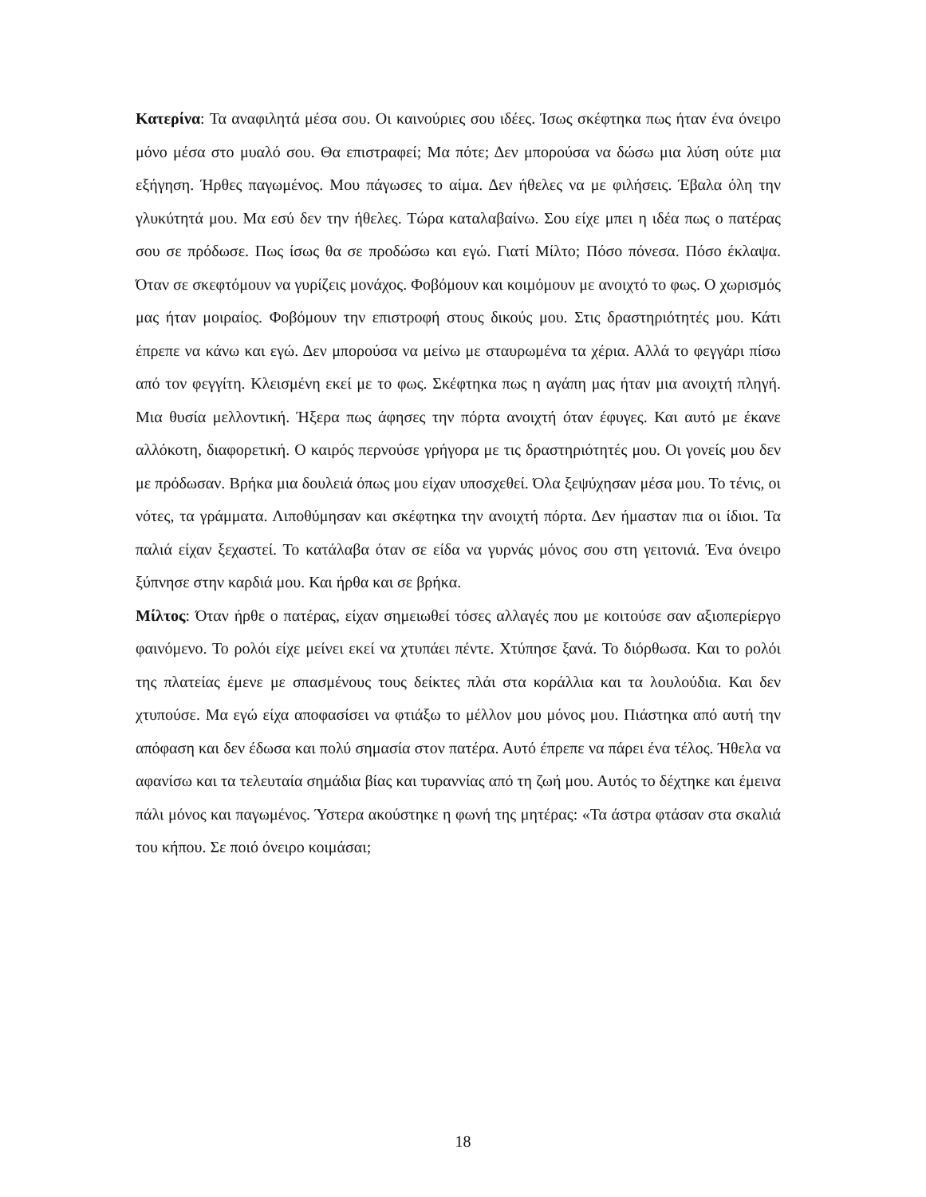Κατερίνα: Τα αναφιλητά μέσα σου. Οι καινούριες σου ιδέες. Ίσως σκέφτηκα πως ήταν ένα όνειρο μόνο μέσα στο μυαλό σου. Θα επιστραφεί; Μα πότε; Δεν μπορούσα να δώσω μια λύση ούτε μια εξήγηση. Ήρθες παγωμένος. Μου πάγωσες το αίμα. Δεν ήθελες να με φιλήσεις. Έβαλα όλη την γλυκύτητά μου. Μα εσύ δεν την ήθελες. Τώρα καταλαβαίνω. Σου είχε μπει η ιδέα πως ο πατέρας σου σε πρόδωσε. Πως ίσως θα σε προδώσω και εγώ. Γιατί Μίλτο; Πόσο πόνεσα. Πόσο έκλαψα. Όταν σε σκεφτόμουν να γυρίζεις μονάχος. Φοβόμουν και κοιμόμουν με ανοιχτό το φως. Ο χωρισμός μας ήταν μοιραίος. Φοβόμουν την επιστροφή στους δικούς μου. Στις δραστηριότητές μου. Κάτι έπρεπε να κάνω και εγώ. Δεν μπορούσα να μείνω με σταυρωμένα τα χέρια. Αλλά το φεγγάρι πίσω από τον φεγγίτη. Κλεισμένη εκεί με το φως. Σκέφτηκα πως η αγάπη μας ήταν μια ανοιχτή πληγή. Μια θυσία μελλοντική. Ήξερα πως άφησες την πόρτα ανοιχτή όταν έφυγες. Και αυτό με έκανε αλλόκοτη, διαφορετική. Ο καιρός περνούσε γρήγορα με τις δραστηριότητές μου. Οι γονείς μου δεν με πρόδωσαν. Βρήκα μια δουλειά όπως μου είχαν υποσχεθεί. Όλα ξεψύχησαν μέσα μου. Το τένις, οι νότες, τα γράμματα. Λιποθύμησαν και σκέφτηκα την ανοιχτή πόρτα. Δεν ήμασταν πια οι ίδιοι. Τα παλιά είχαν ξεχαστεί. Το κατάλαβα όταν σε είδα να γυρνάς μόνος σου στη γειτονιά. Ένα όνειρο ξύπνησε στην καρδιά μου. Και ήρθα και σε βρήκα.
Μίλτος: Όταν ήρθε ο πατέρας, είχαν σημειωθεί τόσες αλλαγές που με κοιτούσε σαν αξιοπερίεργο φαινόμενο. Το ρολόι είχε μείνει εκεί να χτυπάει πέντε. Χτύπησε ξανά. Το διόρθωσα. Και το ρολόι της πλατείας έμενε με σπασμένους τους δείκτες πλάι στα κοράλλια και τα λουλούδια. Και δεν χτυπούσε. Μα εγώ είχα αποφασίσει να φτιάξω το μέλλον μου μόνος μου. Πιάστηκα από αυτή την απόφαση και δεν έδωσα και πολύ σημασία στον πατέρα. Αυτό έπρεπε να πάρει ένα τέλος. Ήθελα να αφανίσω και τα τελευταία σημάδια βίας και τυραννίας από τη ζωή μου. Αυτός το δέχτηκε και έμεινα πάλι μόνος και παγωμένος. Ύστερα ακούστηκε η φωνή της μητέρας: «Τα άστρα φτάσαν στα σκαλιά του κήπου. Σε ποιό όνειρο κοιμάσαι;
18